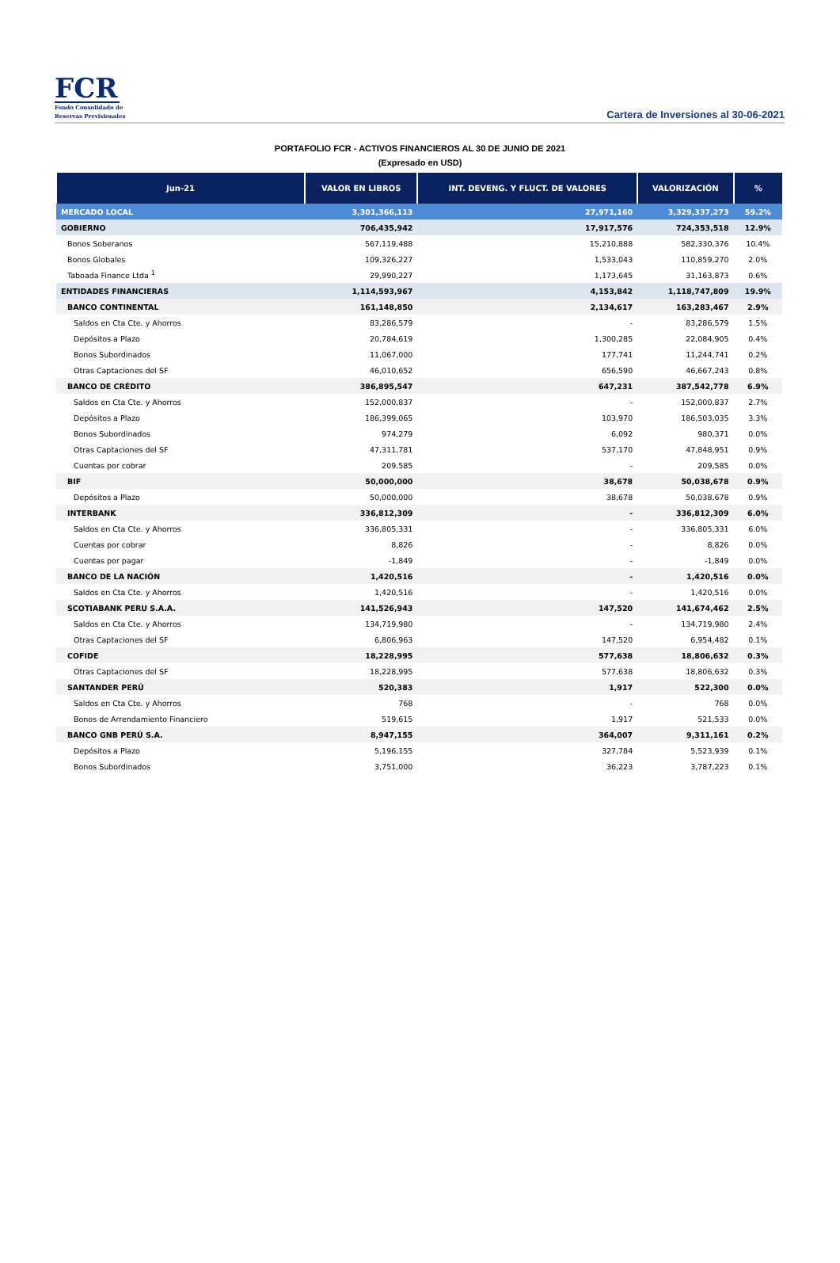FCR
Fondo Consolidado de
Reservas Previsionales
Cartera de Inversiones al 30-06-2021
PORTAFOLIO FCR - ACTIVOS FINANCIEROS AL 30 DE JUNIO DE 2021
(Expresado en USD)
| Jun-21 | VALOR EN LIBROS | INT. DEVENG. Y FLUCT. DE VALORES | VALORIZACIÓN | % |
| --- | --- | --- | --- | --- |
| MERCADO LOCAL | 3,301,366,113 | 27,971,160 | 3,329,337,273 | 59.2% |
| GOBIERNO | 706,435,942 | 17,917,576 | 724,353,518 | 12.9% |
| Bonos Soberanos | 567,119,488 | 15,210,888 | 582,330,376 | 10.4% |
| Bonos Globales | 109,326,227 | 1,533,043 | 110,859,270 | 2.0% |
| Taboada Finance Ltda <sup>1</sup> | 29,990,227 | 1,173,645 | 31,163,873 | 0.6% |
| ENTIDADES FINANCIERAS | 1,114,593,967 | 4,153,842 | 1,118,747,809 | 19.9% |
| BANCO CONTINENTAL | 161,148,850 | 2,134,617 | 163,283,467 | 2.9% |
| Saldos en Cta Cte. y Ahorros | 83,286,579 | - | 83,286,579 | 1.5% |
| Depósitos a Plazo | 20,784,619 | 1,300,285 | 22,084,905 | 0.4% |
| Bonos Subordinados | 11,067,000 | 177,741 | 11,244,741 | 0.2% |
| Otras Captaciones del SF | 46,010,652 | 656,590 | 46,667,243 | 0.8% |
| BANCO DE CRÉDITO | 386,895,547 | 647,231 | 387,542,778 | 6.9% |
| Saldos en Cta Cte. y Ahorros | 152,000,837 | - | 152,000,837 | 2.7% |
| Depósitos a Plazo | 186,399,065 | 103,970 | 186,503,035 | 3.3% |
| Bonos Subordinados | 974,279 | 6,092 | 980,371 | 0.0% |
| Otras Captaciones del SF | 47,311,781 | 537,170 | 47,848,951 | 0.9% |
| Cuentas por cobrar | 209,585 | - | 209,585 | 0.0% |
| BIF | 50,000,000 | 38,678 | 50,038,678 | 0.9% |
| Depósitos a Plazo | 50,000,000 | 38,678 | 50,038,678 | 0.9% |
| INTERBANK | 336,812,309 | - | 336,812,309 | 6.0% |
| Saldos en Cta Cte. y Ahorros | 336,805,331 | - | 336,805,331 | 6.0% |
| Cuentas por cobrar | 8,826 | - | 8,826 | 0.0% |
| Cuentas por pagar | -1,849 | - | -1,849 | 0.0% |
| BANCO DE LA NACIÓN | 1,420,516 | - | 1,420,516 | 0.0% |
| Saldos en Cta Cte. y Ahorros | 1,420,516 | - | 1,420,516 | 0.0% |
| SCOTIABANK PERU S.A.A. | 141,526,943 | 147,520 | 141,674,462 | 2.5% |
| Saldos en Cta Cte. y Ahorros | 134,719,980 | - | 134,719,980 | 2.4% |
| Otras Captaciones del SF | 6,806,963 | 147,520 | 6,954,482 | 0.1% |
| COFIDE | 18,228,995 | 577,638 | 18,806,632 | 0.3% |
| Otras Captaciones del SF | 18,228,995 | 577,638 | 18,806,632 | 0.3% |
| SANTANDER PERÚ | 520,383 | 1,917 | 522,300 | 0.0% |
| Saldos en Cta Cte. y Ahorros | 768 | - | 768 | 0.0% |
| Bonos de Arrendamiento Financiero | 519,615 | 1,917 | 521,533 | 0.0% |
| BANCO GNB PERÚ S.A. | 8,947,155 | 364,007 | 9,311,161 | 0.2% |
| Depósitos a Plazo | 5,196,155 | 327,784 | 5,523,939 | 0.1% |
| Bonos Subordinados | 3,751,000 | 36,223 | 3,787,223 | 0.1% |